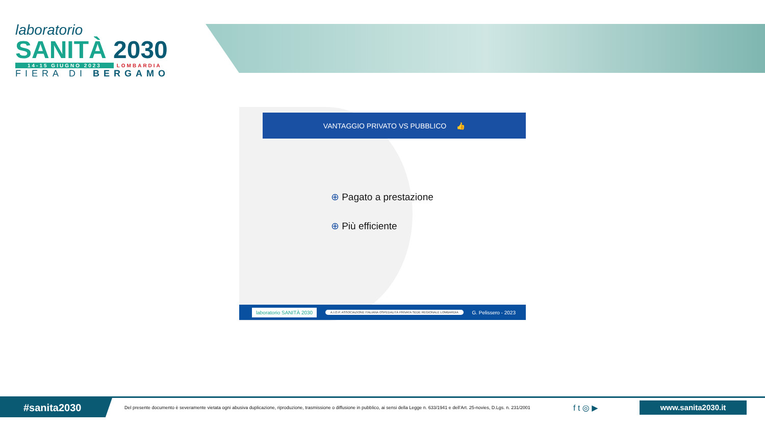laboratorio
SANITÀ 2030
14-15 GIUGNO 2023 LOMBARDIA
FIERA DI BERGAMO
VANTAGGIO PRIVATO VS PUBBLICO 👍
⊕ Pagato a prestazione
⊕ Più efficiente
laboratorio SANITÀ 2030 A.I.O.P. ASSOCIAZIONE ITALIANA OSPEDALITÀ PRIVATA SEDE REGIONALE LOMBARDIA G. Pelissero - 2023
#sanita2030
Del presente documento è severamente vietata ogni abusiva duplicazione, riproduzione, trasmissione o diffusione in pubblico, ai sensi della Legge n. 633/1941 e dell’Art. 25-novies, D.Lgs. n. 231/2001
f t ◎ ▶
www.sanita2030.it